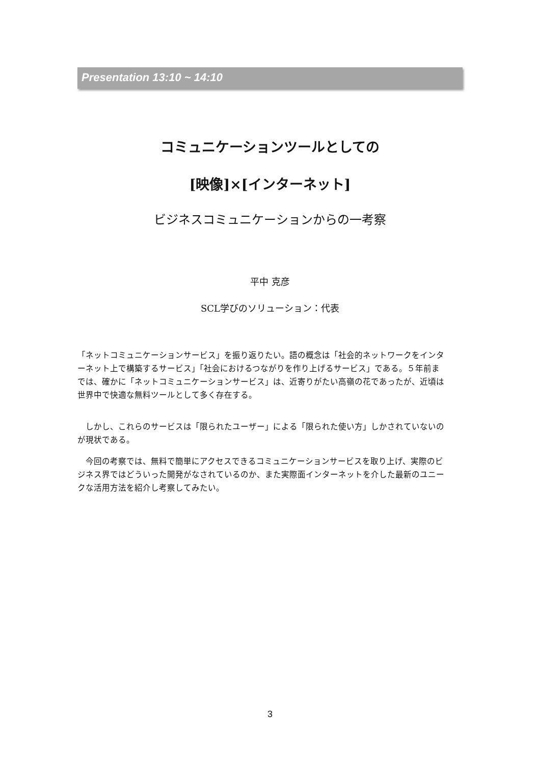Presentation 13:10 ~ 14:10
コミュニケーションツールとしての
[映像]×[インターネット]
ビジネスコミュニケーションからの一考察
平中 克彦
SCL学びのソリューション：代表
「ネットコミュニケーションサービス」を振り返りたい。語の概念は「社会的ネットワークをインターネット上で構築するサービス」「社会におけるつながりを作り上げるサービス」である。５年前までは、確かに「ネットコミュニケーションサービス」は、近寄りがたい高嶺の花であったが、近頃は世界中で快適な無料ツールとして多く存在する。
　しかし、これらのサービスは「限られたユーザー」による「限られた使い方」しかされていないのが現状である。
　今回の考察では、無料で簡単にアクセスできるコミュニケーションサービスを取り上げ、実際のビジネス界ではどういった開発がなされているのか、また実際面インターネットを介した最新のユニークな活用方法を紹介し考察してみたい。
3